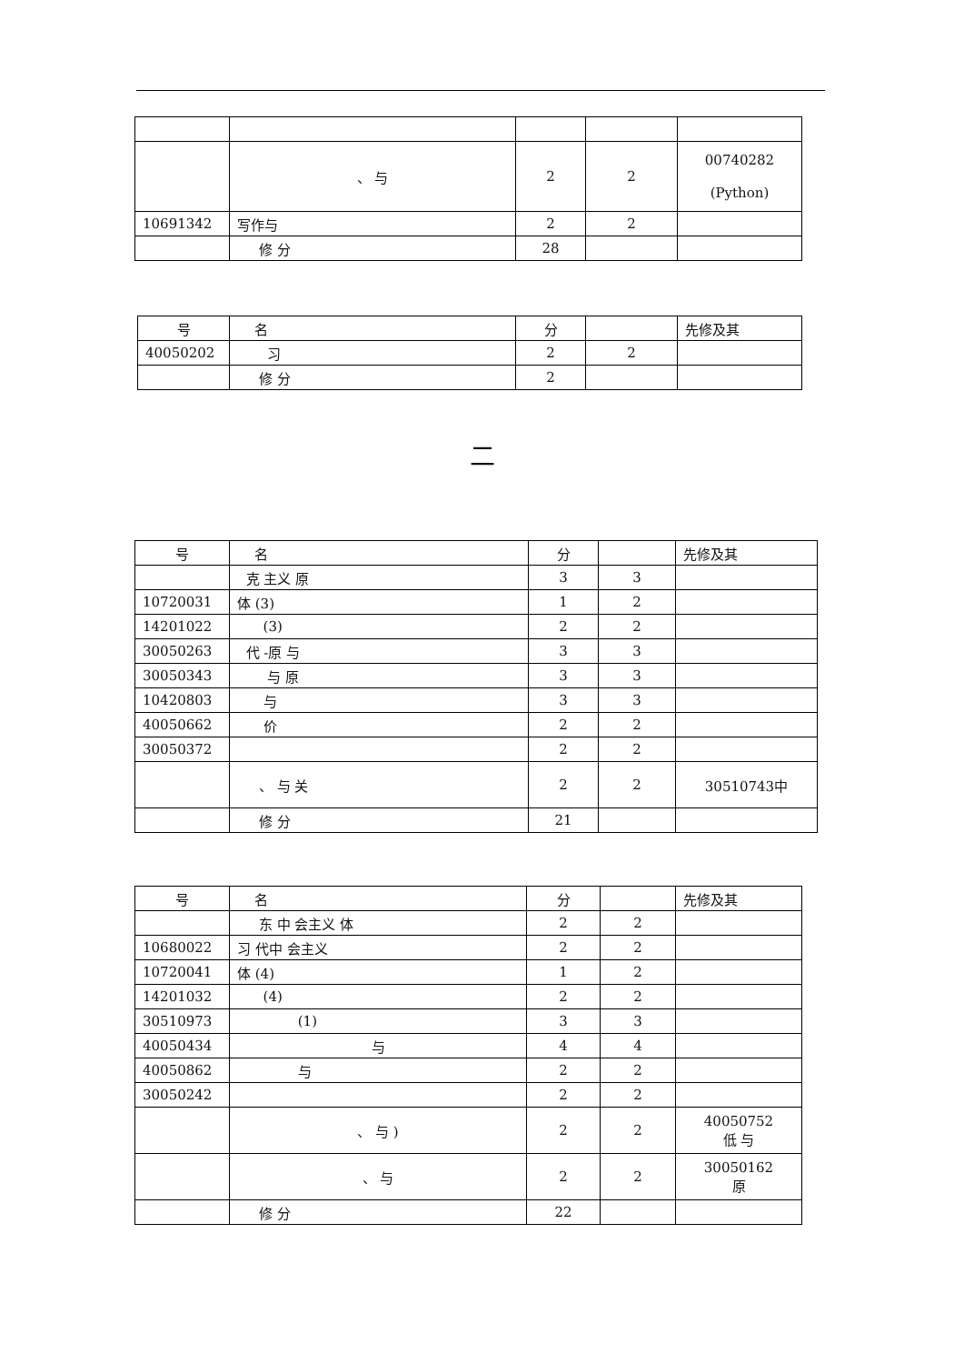| | 、 与 | 2 | 2 | 00740282 (Python) |
| 10691342 | 写作与 | 2 | 2 | |
| | 修 分 | 28 | | |
| 号 | 名 | 分 | | 先修及其 |
| --- | --- | --- | --- | --- |
| 40050202 | 习 | 2 | 2 | |
| | 修 分 | 2 | | |
二
| 号 | 名 | 分 | | 先修及其 |
| --- | --- | --- | --- | --- |
| | 克 主义 原 | 3 | 3 | |
| 10720031 | 体 (3) | 1 | 2 | |
| 14201022 | (3) | 2 | 2 | |
| 30050263 | 代 -原 与 | 3 | 3 | |
| 30050343 | 与 原 | 3 | 3 | |
| 10420803 | 与 | 3 | 3 | |
| 40050662 | 价 | 2 | 2 | |
| 30050372 | | 2 | 2 | |
| | 、 与 关 | 2 | 2 | 30510743中 |
| | 修 分 | 21 | | |
| 号 | 名 | 分 | | 先修及其 |
| --- | --- | --- | --- | --- |
| | 东 中 会主义 体 | 2 | 2 | |
| 10680022 | 习 代中 会主义 | 2 | 2 | |
| 10720041 | 体 (4) | 1 | 2 | |
| 14201032 | (4) | 2 | 2 | |
| 30510973 | (1) | 3 | 3 | |
| 40050434 | 与 | 4 | 4 | |
| 40050862 | 与 | 2 | 2 | |
| 30050242 | | 2 | 2 | |
| | 、 与 ) | 2 | 2 | 40050752 低 与 |
| | 、 与 | 2 | 2 | 30050162 原 |
| | 修 分 | 22 | | |